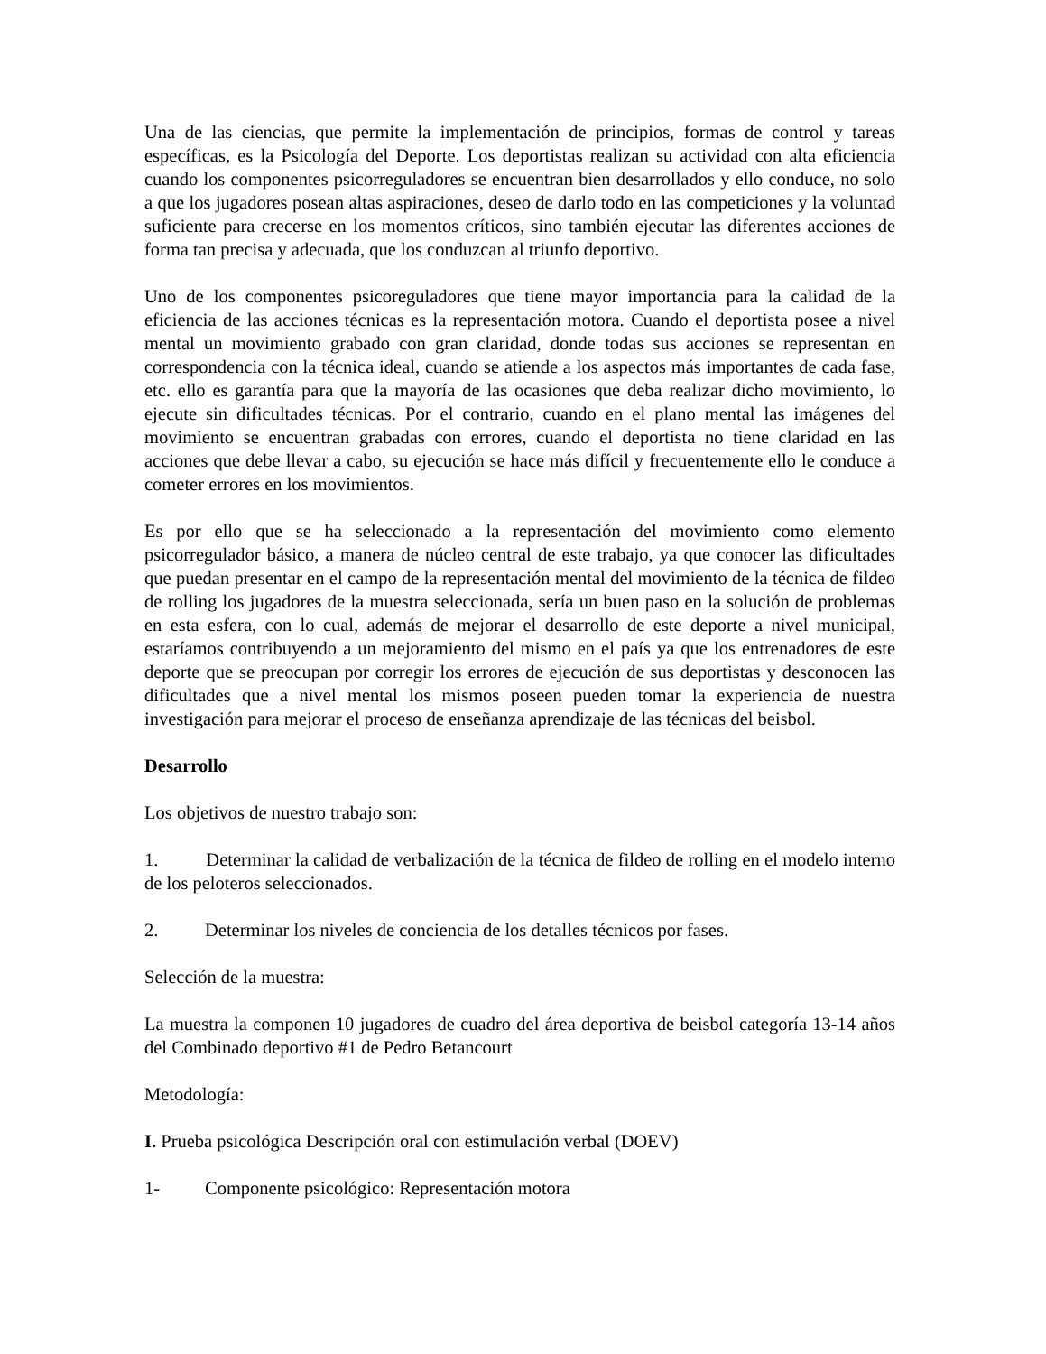Una de las ciencias, que permite la implementación de principios, formas de control y tareas específicas, es la Psicología del Deporte. Los deportistas realizan su actividad con alta eficiencia cuando los componentes psicorreguladores se encuentran bien desarrollados y ello conduce, no solo a que los jugadores posean altas aspiraciones, deseo de darlo todo en las competiciones y la voluntad suficiente para crecerse en los momentos críticos, sino también ejecutar las diferentes acciones de forma tan precisa y adecuada, que los conduzcan al triunfo deportivo.
Uno de los componentes psicoreguladores que tiene mayor importancia para la calidad de la eficiencia de las acciones técnicas es la representación motora. Cuando el deportista posee a nivel mental un movimiento grabado con gran claridad, donde todas sus acciones se representan en correspondencia con la técnica ideal, cuando se atiende a los aspectos más importantes de cada fase, etc. ello es garantía para que la mayoría de las ocasiones que deba realizar dicho movimiento, lo ejecute sin dificultades técnicas. Por el contrario, cuando en el plano mental las imágenes del movimiento se encuentran grabadas con errores, cuando el deportista no tiene claridad en las acciones que debe llevar a cabo, su ejecución se hace más difícil y frecuentemente ello le conduce a cometer errores en los movimientos.
Es por ello que se ha seleccionado a la representación del movimiento como elemento psicorregulador básico, a manera de núcleo central de este trabajo, ya que conocer las dificultades que puedan presentar en el campo de la representación mental del movimiento de la técnica de fildeo de rolling los jugadores de la muestra seleccionada, sería un buen paso en la solución de problemas en esta esfera, con lo cual, además de mejorar el desarrollo de este deporte a nivel municipal, estaríamos contribuyendo a un mejoramiento del mismo en el país ya que los entrenadores de este deporte que se preocupan por corregir los errores de ejecución de sus deportistas y desconocen las dificultades que a nivel mental los mismos poseen pueden tomar la experiencia de nuestra investigación para mejorar el proceso de enseñanza aprendizaje de las técnicas del beisbol.
Desarrollo
Los objetivos de nuestro trabajo son:
1. Determinar la calidad de verbalización de la técnica de fildeo de rolling en el modelo interno de los peloteros seleccionados.
2. Determinar los niveles de conciencia de los detalles técnicos por fases.
Selección de la muestra:
La muestra la componen 10 jugadores de cuadro del área deportiva de beisbol categoría 13-14 años del Combinado deportivo #1 de Pedro Betancourt
Metodología:
I. Prueba psicológica Descripción oral con estimulación verbal (DOEV)
1- Componente psicológico: Representación motora